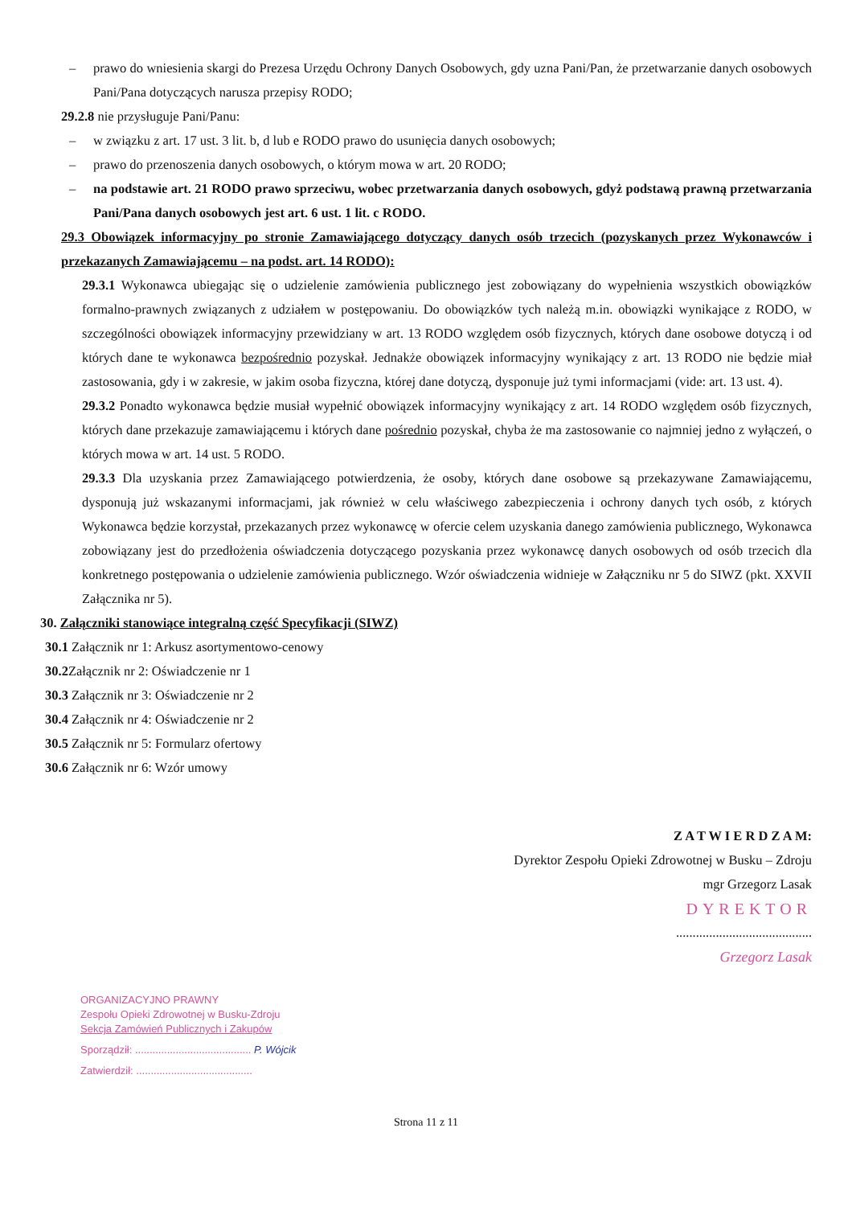– prawo do wniesienia skargi do Prezesa Urzędu Ochrony Danych Osobowych, gdy uzna Pani/Pan, że przetwarzanie danych osobowych Pani/Pana dotyczących narusza przepisy RODO;
29.2.8 nie przysługuje Pani/Panu:
– w związku z art. 17 ust. 3 lit. b, d lub e RODO prawo do usunięcia danych osobowych;
– prawo do przenoszenia danych osobowych, o którym mowa w art. 20 RODO;
– na podstawie art. 21 RODO prawo sprzeciwu, wobec przetwarzania danych osobowych, gdyż podstawą prawną przetwarzania Pani/Pana danych osobowych jest art. 6 ust. 1 lit. c RODO.
29.3 Obowiązek informacyjny po stronie Zamawiającego dotyczący danych osób trzecich (pozyskanych przez Wykonawców i przekazanych Zamawiającemu – na podst. art. 14 RODO):
29.3.1 Wykonawca ubiegając się o udzielenie zamówienia publicznego jest zobowiązany do wypełnienia wszystkich obowiązków formalno-prawnych związanych z udziałem w postępowaniu. Do obowiązków tych należą m.in. obowiązki wynikające z RODO, w szczególności obowiązek informacyjny przewidziany w art. 13 RODO względem osób fizycznych, których dane osobowe dotyczą i od których dane te wykonawca bezpośrednio pozyskał. Jednakże obowiązek informacyjny wynikający z art. 13 RODO nie będzie miał zastosowania, gdy i w zakresie, w jakim osoba fizyczna, której dane dotyczą, dysponuje już tymi informacjami (vide: art. 13 ust. 4).
29.3.2 Ponadto wykonawca będzie musiał wypełnić obowiązek informacyjny wynikający z art. 14 RODO względem osób fizycznych, których dane przekazuje zamawiającemu i których dane pośrednio pozyskał, chyba że ma zastosowanie co najmniej jedno z wyłączeń, o których mowa w art. 14 ust. 5 RODO.
29.3.3 Dla uzyskania przez Zamawiającego potwierdzenia, że osoby, których dane osobowe są przekazywane Zamawiającemu, dysponują już wskazanymi informacjami, jak również w celu właściwego zabezpieczenia i ochrony danych tych osób, z których Wykonawca będzie korzystał, przekazanych przez wykonawcę w ofercie celem uzyskania danego zamówienia publicznego, Wykonawca zobowiązany jest do przedłożenia oświadczenia dotyczącego pozyskania przez wykonawcę danych osobowych od osób trzecich dla konkretnego postępowania o udzielenie zamówienia publicznego. Wzór oświadczenia widnieje w Załączniku nr 5 do SIWZ (pkt. XXVII Załącznika nr 5).
30. Załączniki stanowiące integralną część Specyfikacji (SIWZ)
30.1 Załącznik nr 1: Arkusz asortymentowo-cenowy
30.2 Załącznik nr 2: Oświadczenie nr 1
30.3 Załącznik nr 3: Oświadczenie nr 2
30.4 Załącznik nr 4: Oświadczenie nr 2
30.5 Załącznik nr 5: Formularz ofertowy
30.6 Załącznik nr 6: Wzór umowy
Z A T W I E R D Z A M:
Dyrektor Zespołu Opieki Zdrowotnej w Busku – Zdroju
mgr Grzegorz Lasak
DYREKTOR
.........................................
Grzegorz Lasak
ORGANIZACYJNO PRAWNY
Zespołu Opieki Zdrowotnej w Busku-Zdroju
Sekcja Zamówień Publicznych i Zakupów
Sporządził: ........................................ P. Wójcik
Zatwierdził: ........................................
Strona 11 z 11